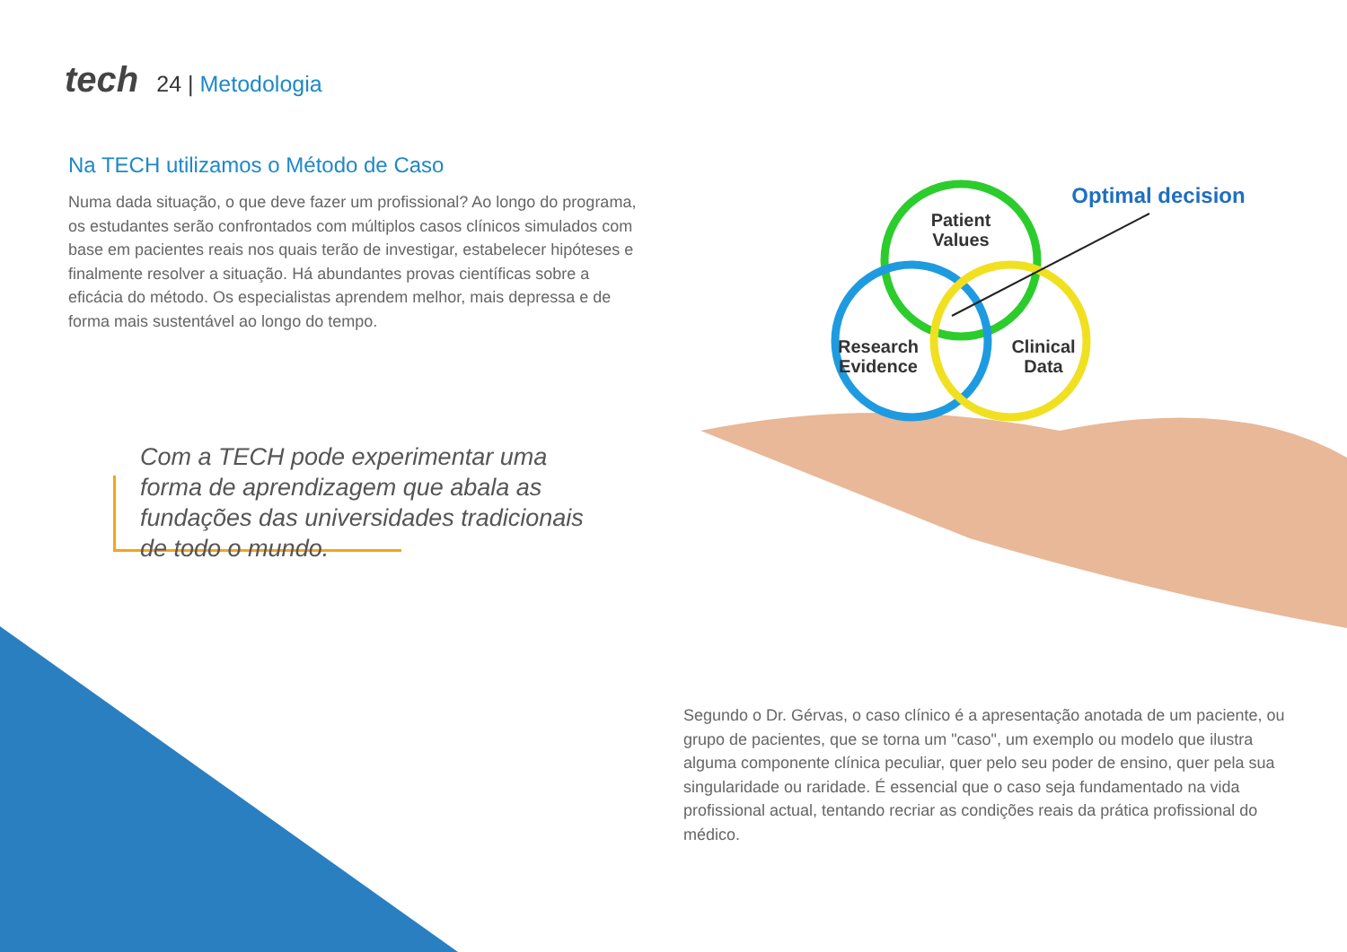tech
24 | Metodologia
Na TECH utilizamos o Método de Caso
Numa dada situação, o que deve fazer um profissional? Ao longo do programa, os estudantes serão confrontados com múltiplos casos clínicos simulados com base em pacientes reais nos quais terão de investigar, estabelecer hipóteses e finalmente resolver a situação. Há abundantes provas científicas sobre a eficácia do método. Os especialistas aprendem melhor, mais depressa e de forma mais sustentável ao longo do tempo.
Com a TECH pode experimentar uma forma de aprendizagem que abala as fundações das universidades tradicionais de todo o mundo.
Patient
Values
Research
Evidence
Clinical
Data
Optimal decision
Segundo o Dr. Gérvas, o caso clínico é a apresentação anotada de um paciente, ou grupo de pacientes, que se torna um "caso", um exemplo ou modelo que ilustra alguma componente clínica peculiar, quer pelo seu poder de ensino, quer pela sua singularidade ou raridade. É essencial que o caso seja fundamentado na vida profissional actual, tentando recriar as condições reais da prática profissional do médico.